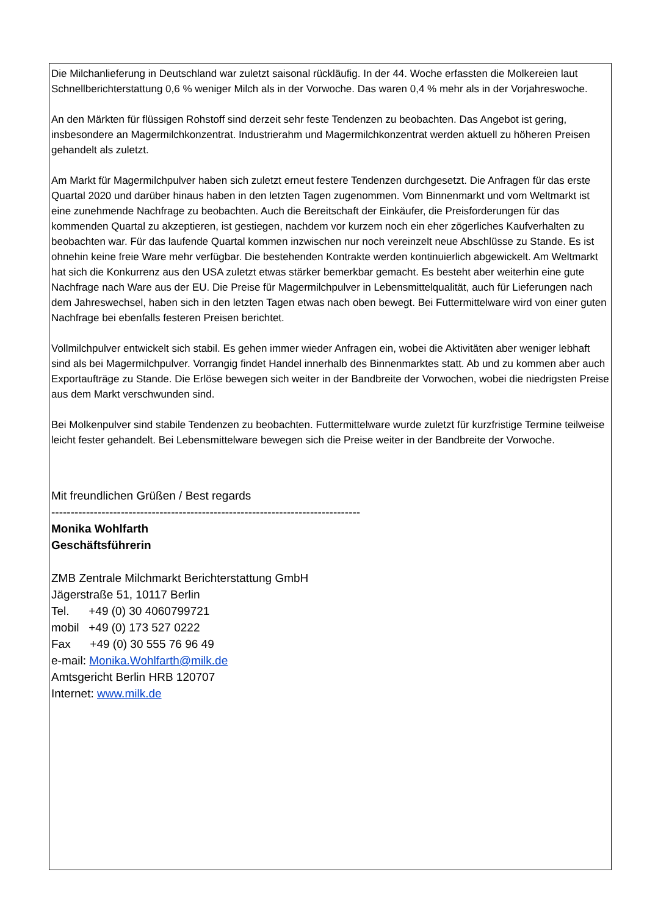Die Milchanlieferung in Deutschland war zuletzt saisonal rückläufig. In der 44. Woche erfassten die Molkereien laut Schnellberichterstattung 0,6 % weniger Milch als in der Vorwoche. Das waren 0,4 % mehr als in der Vorjahreswoche.
An den Märkten für flüssigen Rohstoff sind derzeit sehr feste Tendenzen zu beobachten. Das Angebot ist gering, insbesondere an Magermilchkonzentrat. Industrierahm und Magermilchkonzentrat werden aktuell zu höheren Preisen gehandelt als zuletzt.
Am Markt für Magermilchpulver haben sich zuletzt erneut festere Tendenzen durchgesetzt. Die Anfragen für das erste Quartal 2020 und darüber hinaus haben in den letzten Tagen zugenommen. Vom Binnenmarkt und vom Weltmarkt ist eine zunehmende Nachfrage zu beobachten. Auch die Bereitschaft der Einkäufer, die Preisforderungen für das kommenden Quartal zu akzeptieren, ist gestiegen, nachdem vor kurzem noch ein eher zögerliches Kaufverhalten zu beobachten war. Für das laufende Quartal kommen inzwischen nur noch vereinzelt neue Abschlüsse zu Stande. Es ist ohnehin keine freie Ware mehr verfügbar. Die bestehenden Kontrakte werden kontinuierlich abgewickelt. Am Weltmarkt hat sich die Konkurrenz aus den USA zuletzt etwas stärker bemerkbar gemacht. Es besteht aber weiterhin eine gute Nachfrage nach Ware aus der EU. Die Preise für Magermilchpulver in Lebensmittelqualität, auch für Lieferungen nach dem Jahreswechsel, haben sich in den letzten Tagen etwas nach oben bewegt. Bei Futtermittelware wird von einer guten Nachfrage bei ebenfalls festeren Preisen berichtet.
Vollmilchpulver entwickelt sich stabil. Es gehen immer wieder Anfragen ein, wobei die Aktivitäten aber weniger lebhaft sind als bei Magermilchpulver. Vorrangig findet Handel innerhalb des Binnenmarktes statt. Ab und zu kommen aber auch Exportaufträge zu Stande. Die Erlöse bewegen sich weiter in der Bandbreite der Vorwochen, wobei die niedrigsten Preise aus dem Markt verschwunden sind.
Bei Molkenpulver sind stabile Tendenzen zu beobachten. Futtermittelware wurde zuletzt für kurzfristige Termine teilweise leicht fester gehandelt. Bei Lebensmittelware bewegen sich die Preise weiter in der Bandbreite der Vorwoche.
Mit freundlichen Grüßen / Best regards
--------------------------------------------------------------------------------
Monika Wohlfarth
Geschäftsführerin
ZMB Zentrale Milchmarkt Berichterstattung GmbH
Jägerstraße 51, 10117 Berlin
Tel. +49 (0) 30 4060799721
mobil +49 (0) 173 527 0222
Fax +49 (0) 30 555 76 96 49
e-mail: Monika.Wohlfarth@milk.de
Amtsgericht Berlin HRB 120707
Internet: www.milk.de